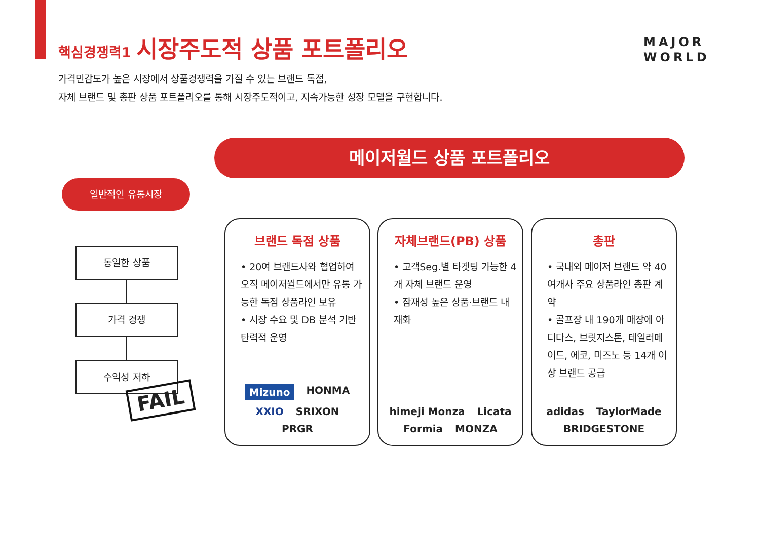핵심경쟁력1 시장주도적 상품 포트폴리오
MAJOR
WORLD
가격민감도가 높은 시장에서 상품경쟁력을 가질 수 있는 브랜드 독점,
자체 브랜드 및 총판 상품 포트폴리오를 통해 시장주도적이고, 지속가능한 성장 모델을 구현합니다.
메이저월드 상품 포트폴리오
일반적인 유통시장
동일한 상품
가격 경쟁
수익성 저하
FAIL
브랜드 독점 상품
• 20여 브랜드사와 협업하여 오직 메이저월드에서만 유통 가능한 독점 상품라인 보유
• 시장 수요 및 DB 분석 기반 탄력적 운영
Mizuno HONMA XXIO SRIXON PRGR
자체브랜드(PB) 상품
• 고객Seg.별 타겟팅 가능한 4개 자체 브랜드 운영
• 잠재성 높은 상품·브랜드 내재화
himeji Monza Licata Formia MONZA
총판
• 국내외 메이저 브랜드 약 40여개사 주요 상품라인 총판 계약
• 골프장 내 190개 매장에 아디다스, 브릿지스톤, 테일러메이드, 에코, 미즈노 등 14개 이상 브랜드 공급
adidas TaylorMade BRIDGESTONE